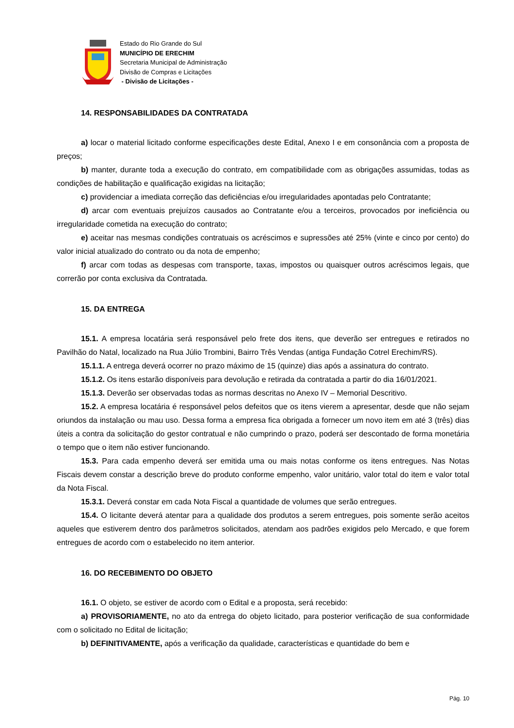Estado do Rio Grande do Sul
MUNICÍPIO DE ERECHIM
Secretaria Municipal de Administração
Divisão de Compras e Licitações
- Divisão de Licitações -
14. RESPONSABILIDADES DA CONTRATADA
a) locar o material licitado conforme especificações deste Edital, Anexo I e em consonância com a proposta de preços;
b) manter, durante toda a execução do contrato, em compatibilidade com as obrigações assumidas, todas as condições de habilitação e qualificação exigidas na licitação;
c) providenciar a imediata correção das deficiências e/ou irregularidades apontadas pelo Contratante;
d) arcar com eventuais prejuízos causados ao Contratante e/ou a terceiros, provocados por ineficiência ou irregularidade cometida na execução do contrato;
e) aceitar nas mesmas condições contratuais os acréscimos e supressões até 25% (vinte e cinco por cento) do valor inicial atualizado do contrato ou da nota de empenho;
f) arcar com todas as despesas com transporte, taxas, impostos ou quaisquer outros acréscimos legais, que correrão por conta exclusiva da Contratada.
15. DA ENTREGA
15.1. A empresa locatária será responsável pelo frete dos itens, que deverão ser entregues e retirados no Pavilhão do Natal, localizado na Rua Júlio Trombini, Bairro Três Vendas (antiga Fundação Cotrel Erechim/RS).
15.1.1. A entrega deverá ocorrer no prazo máximo de 15 (quinze) dias após a assinatura do contrato.
15.1.2. Os itens estarão disponíveis para devolução e retirada da contratada a partir do dia 16/01/2021.
15.1.3. Deverão ser observadas todas as normas descritas no Anexo IV – Memorial Descritivo.
15.2. A empresa locatária é responsável pelos defeitos que os itens vierem a apresentar, desde que não sejam oriundos da instalação ou mau uso. Dessa forma a empresa fica obrigada a fornecer um novo item em até 3 (três) dias úteis a contra da solicitação do gestor contratual e não cumprindo o prazo, poderá ser descontado de forma monetária o tempo que o item não estiver funcionando.
15.3. Para cada empenho deverá ser emitida uma ou mais notas conforme os itens entregues. Nas Notas Fiscais devem constar a descrição breve do produto conforme empenho, valor unitário, valor total do item e valor total da Nota Fiscal.
15.3.1. Deverá constar em cada Nota Fiscal a quantidade de volumes que serão entregues.
15.4. O licitante deverá atentar para a qualidade dos produtos a serem entregues, pois somente serão aceitos aqueles que estiverem dentro dos parâmetros solicitados, atendam aos padrões exigidos pelo Mercado, e que forem entregues de acordo com o estabelecido no item anterior.
16. DO RECEBIMENTO DO OBJETO
16.1. O objeto, se estiver de acordo com o Edital e a proposta, será recebido:
a) PROVISORIAMENTE, no ato da entrega do objeto licitado, para posterior verificação de sua conformidade com o solicitado no Edital de licitação;
b) DEFINITIVAMENTE, após a verificação da qualidade, características e quantidade do bem e
Pág. 10